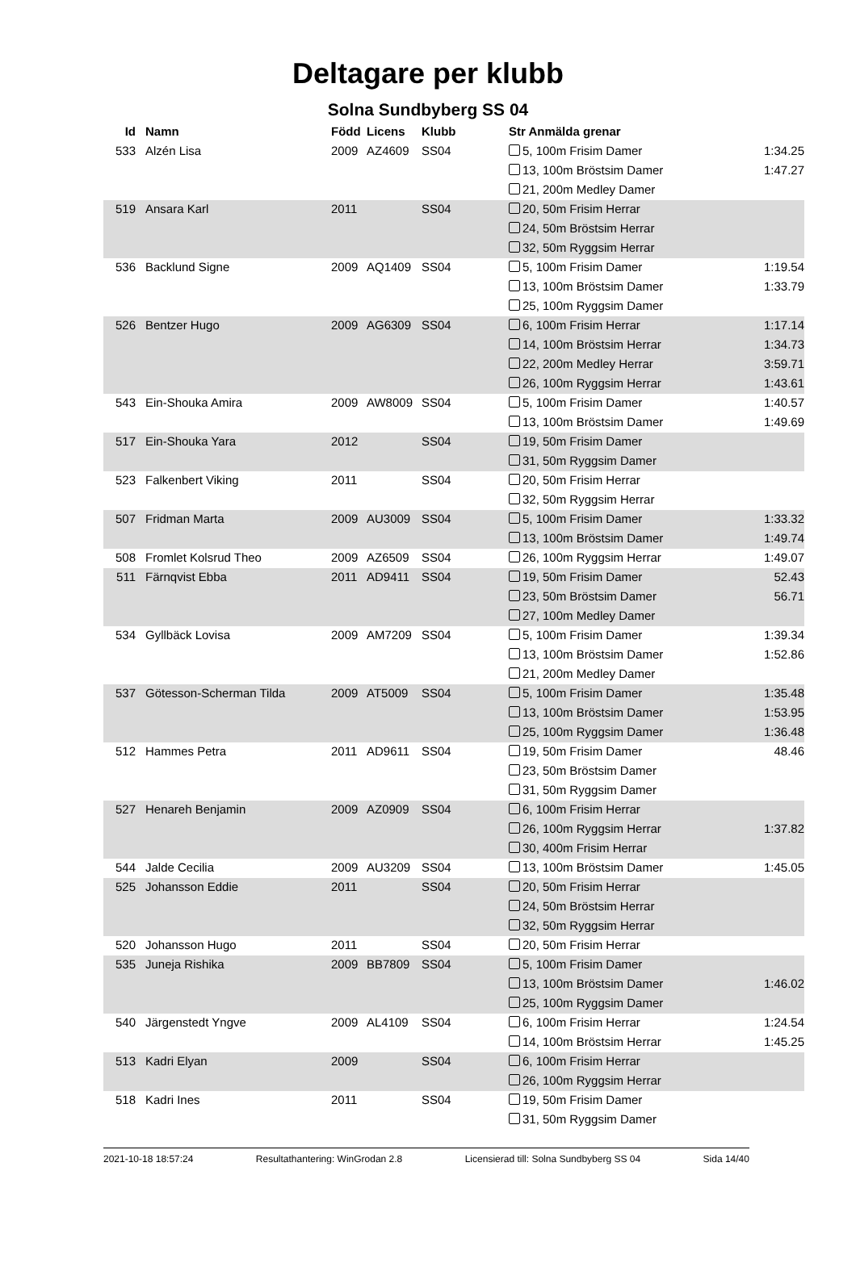Deltagare per klubb
Solna Sundbyberg SS 04
| Id | Namn | Född | Licens | Klubb | Str Anmälda grenar | |
| --- | --- | --- | --- | --- | --- | --- |
| 533 | Alzén Lisa | 2009 | AZ4609 | SS04 | 5, 100m Frisim Damer | 1:34.25 |
| | | | | | 13, 100m Bröstsim Damer | 1:47.27 |
| | | | | | 21, 200m Medley Damer | |
| 519 | Ansara Karl | 2011 | | SS04 | 20, 50m Frisim Herrar | |
| | | | | | 24, 50m Bröstsim Herrar | |
| | | | | | 32, 50m Ryggsim Herrar | |
| 536 | Backlund Signe | 2009 | AQ1409 | SS04 | 5, 100m Frisim Damer | 1:19.54 |
| | | | | | 13, 100m Bröstsim Damer | 1:33.79 |
| | | | | | 25, 100m Ryggsim Damer | |
| 526 | Bentzer Hugo | 2009 | AG6309 | SS04 | 6, 100m Frisim Herrar | 1:17.14 |
| | | | | | 14, 100m Bröstsim Herrar | 1:34.73 |
| | | | | | 22, 200m Medley Herrar | 3:59.71 |
| | | | | | 26, 100m Ryggsim Herrar | 1:43.61 |
| 543 | Ein-Shouka Amira | 2009 | AW8009 | SS04 | 5, 100m Frisim Damer | 1:40.57 |
| | | | | | 13, 100m Bröstsim Damer | 1:49.69 |
| 517 | Ein-Shouka Yara | 2012 | | SS04 | 19, 50m Frisim Damer | |
| | | | | | 31, 50m Ryggsim Damer | |
| 523 | Falkenbert Viking | 2011 | | SS04 | 20, 50m Frisim Herrar | |
| | | | | | 32, 50m Ryggsim Herrar | |
| 507 | Fridman Marta | 2009 | AU3009 | SS04 | 5, 100m Frisim Damer | 1:33.32 |
| | | | | | 13, 100m Bröstsim Damer | 1:49.74 |
| 508 | Fromlet Kolsrud Theo | 2009 | AZ6509 | SS04 | 26, 100m Ryggsim Herrar | 1:49.07 |
| 511 | Färnqvist Ebba | 2011 | AD9411 | SS04 | 19, 50m Frisim Damer | 52.43 |
| | | | | | 23, 50m Bröstsim Damer | 56.71 |
| | | | | | 27, 100m Medley Damer | |
| 534 | Gyllbäck Lovisa | 2009 | AM7209 | SS04 | 5, 100m Frisim Damer | 1:39.34 |
| | | | | | 13, 100m Bröstsim Damer | 1:52.86 |
| | | | | | 21, 200m Medley Damer | |
| 537 | Götesson-Scherman Tilda | 2009 | AT5009 | SS04 | 5, 100m Frisim Damer | 1:35.48 |
| | | | | | 13, 100m Bröstsim Damer | 1:53.95 |
| | | | | | 25, 100m Ryggsim Damer | 1:36.48 |
| 512 | Hammes Petra | 2011 | AD9611 | SS04 | 19, 50m Frisim Damer | 48.46 |
| | | | | | 23, 50m Bröstsim Damer | |
| | | | | | 31, 50m Ryggsim Damer | |
| 527 | Henareh Benjamin | 2009 | AZ0909 | SS04 | 6, 100m Frisim Herrar | |
| | | | | | 26, 100m Ryggsim Herrar | 1:37.82 |
| | | | | | 30, 400m Frisim Herrar | |
| 544 | Jalde Cecilia | 2009 | AU3209 | SS04 | 13, 100m Bröstsim Damer | 1:45.05 |
| 525 | Johansson Eddie | 2011 | | SS04 | 20, 50m Frisim Herrar | |
| | | | | | 24, 50m Bröstsim Herrar | |
| | | | | | 32, 50m Ryggsim Herrar | |
| 520 | Johansson Hugo | 2011 | | SS04 | 20, 50m Frisim Herrar | |
| 535 | Juneja Rishika | 2009 | BB7809 | SS04 | 5, 100m Frisim Damer | |
| | | | | | 13, 100m Bröstsim Damer | 1:46.02 |
| | | | | | 25, 100m Ryggsim Damer | |
| 540 | Järgenstedt Yngve | 2009 | AL4109 | SS04 | 6, 100m Frisim Herrar | 1:24.54 |
| | | | | | 14, 100m Bröstsim Herrar | 1:45.25 |
| 513 | Kadri Elyan | 2009 | | SS04 | 6, 100m Frisim Herrar | |
| | | | | | 26, 100m Ryggsim Herrar | |
| 518 | Kadri Ines | 2011 | | SS04 | 19, 50m Frisim Damer | |
| | | | | | 31, 50m Ryggsim Damer | |
2021-10-18 18:57:24 Resultathantering: WinGrodan 2.8 Licensierad till: Solna Sundbyberg SS 04 Sida 14/40